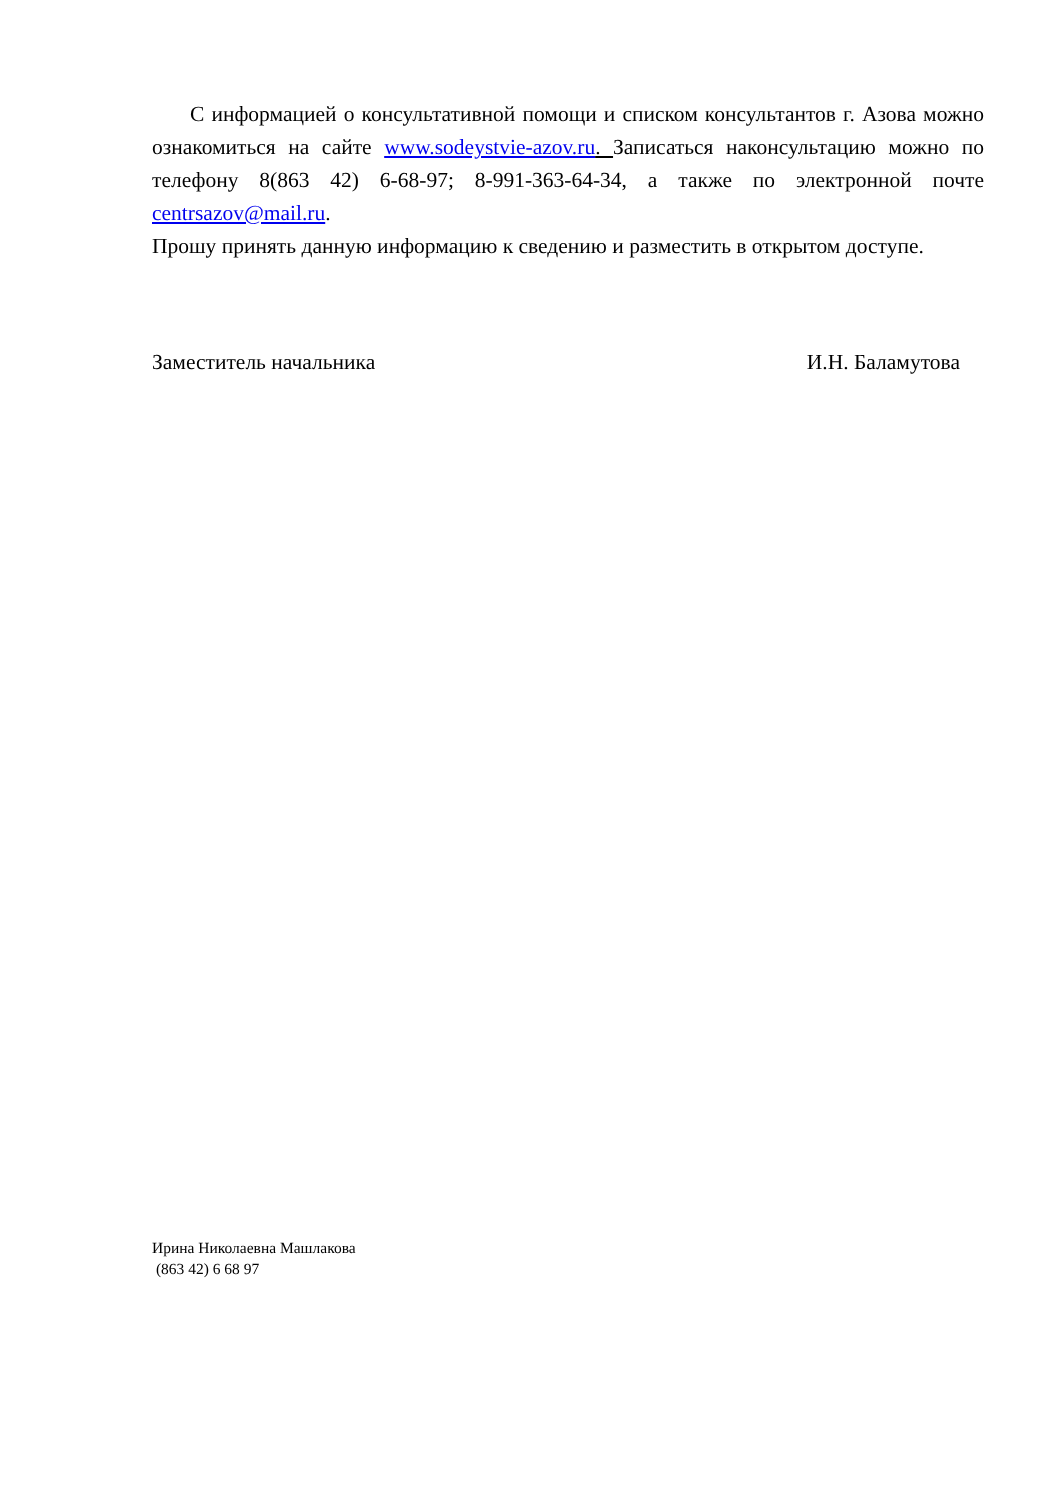С информацией о консультативной помощи и списком консультантов г. Азова можно ознакомиться на сайте www.sodeystvie-azov.ru. Записаться наконсультацию можно по телефону 8(863 42) 6-68-97; 8-991-363-64-34, а также по электронной почте centrsazov@mail.ru.
Прошу принять данную информацию к сведению и разместить в открытом доступе.
Заместитель начальника И.Н. Баламутова
Ирина Николаевна Машлакова
(863 42) 6 68 97